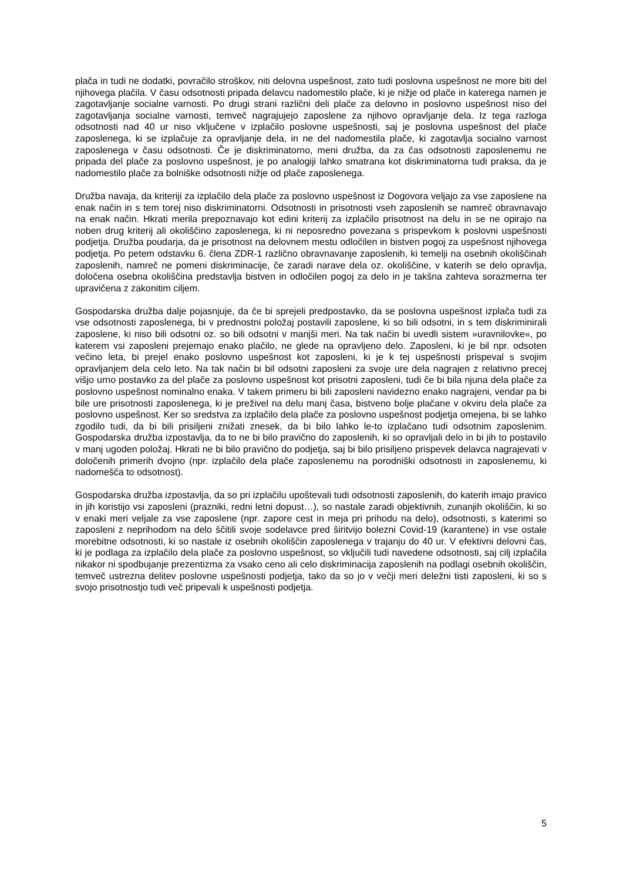plača in tudi ne dodatki, povračilo stroškov, niti delovna uspešnost, zato tudi poslovna uspešnost ne more biti del njihovega plačila. V času odsotnosti pripada delavcu nadomestilo plače, ki je nižje od plače in katerega namen je zagotavljanje socialne varnosti. Po drugi strani različni deli plače za delovno in poslovno uspešnost niso del zagotavljanja socialne varnosti, temveč nagrajujejo zaposlene za njihovo opravljanje dela. Iz tega razloga odsotnosti nad 40 ur niso vključene v izplačilo poslovne uspešnosti, saj je poslovna uspešnost del plače zaposlenega, ki se izplačuje za opravljanje dela, in ne del nadomestila plače, ki zagotavlja socialno varnost zaposlenega v času odsotnosti. Če je diskriminatorno, meni družba, da za čas odsotnosti zaposlenemu ne pripada del plače za poslovno uspešnost, je po analogiji lahko smatrana kot diskriminatorna tudi praksa, da je nadomestilo plače za bolniške odsotnosti nižje od plače zaposlenega.
Družba navaja, da kriteriji za izplačilo dela plače za poslovno uspešnost iz Dogovora veljajo za vse zaposlene na enak način in s tem torej niso diskriminatorni. Odsotnosti in prisotnosti vseh zaposlenih se namreč obravnavajo na enak način. Hkrati merila prepoznavajo kot edini kriterij za izplačilo prisotnost na delu in se ne opirajo na noben drug kriterij ali okoliščino zaposlenega, ki ni neposredno povezana s prispevkom k poslovni uspešnosti podjetja. Družba poudarja, da je prisotnost na delovnem mestu odločilen in bistven pogoj za uspešnost njihovega podjetja. Po petem odstavku 6. člena ZDR-1 različno obravnavanje zaposlenih, ki temelji na osebnih okoliščinah zaposlenih, namreč ne pomeni diskriminacije, če zaradi narave dela oz. okoliščine, v katerih se delo opravlja, določena osebna okoliščina predstavlja bistven in odločilen pogoj za delo in je takšna zahteva sorazmerna ter upravičena z zakonitim ciljem.
Gospodarska družba dalje pojasnjuje, da če bi sprejeli predpostavko, da se poslovna uspešnost izplača tudi za vse odsotnosti zaposlenega, bi v prednostni položaj postavili zaposlene, ki so bili odsotni, in s tem diskriminirali zaposlene, ki niso bili odsotni oz. so bili odsotni v manjši meri. Na tak način bi uvedli sistem »uravnilovke«, po katerem vsi zaposleni prejemajo enako plačilo, ne glede na opravljeno delo. Zaposleni, ki je bil npr. odsoten večino leta, bi prejel enako poslovno uspešnost kot zaposleni, ki je k tej uspešnosti prispeval s svojim opravljanjem dela celo leto. Na tak način bi bil odsotni zaposleni za svoje ure dela nagrajen z relativno precej višjo urno postavko za del plače za poslovno uspešnost kot prisotni zaposleni, tudi če bi bila njuna dela plače za poslovno uspešnost nominalno enaka. V takem primeru bi bili zaposleni navidezno enako nagrajeni, vendar pa bi bile ure prisotnosti zaposlenega, ki je preživel na delu manj časa, bistveno bolje plačane v okviru dela plače za poslovno uspešnost. Ker so sredstva za izplačilo dela plače za poslovno uspešnost podjetja omejena, bi se lahko zgodilo tudi, da bi bili prisiljeni znižati znesek, da bi bilo lahko le-to izplačano tudi odsotnim zaposlenim. Gospodarska družba izpostavlja, da to ne bi bilo pravično do zaposlenih, ki so opravljali delo in bi jih to postavilo v manj ugoden položaj. Hkrati ne bi bilo pravično do podjetja, saj bi bilo prisiljeno prispevek delavca nagrajevati v določenih primerih dvojno (npr. izplačilo dela plače zaposlenemu na porodniški odsotnosti in zaposlenemu, ki nadomešča to odsotnost).
Gospodarska družba izpostavlja, da so pri izplačilu upoštevali tudi odsotnosti zaposlenih, do katerih imajo pravico in jih koristijo vsi zaposleni (prazniki, redni letni dopust…), so nastale zaradi objektivnih, zunanjih okoliščin, ki so v enaki meri veljale za vse zaposlene (npr. zapore cest in meja pri prihodu na delo), odsotnosti, s katerimi so zaposleni z neprihodom na delo ščitili svoje sodelavce pred širitvijo bolezni Covid-19 (karantene) in vse ostale morebitne odsotnosti, ki so nastale iz osebnih okoliščin zaposlenega v trajanju do 40 ur. V efektivni delovni čas, ki je podlaga za izplačilo dela plače za poslovno uspešnost, so vključili tudi navedene odsotnosti, saj cilj izplačila nikakor ni spodbujanje prezentizma za vsako ceno ali celo diskriminacija zaposlenih na podlagi osebnih okoliščin, temveč ustrezna delitev poslovne uspešnosti podjetja, tako da so jo v večji meri deležni tisti zaposleni, ki so s svojo prisotnostjo tudi več pripevali k uspešnosti podjetja.
5